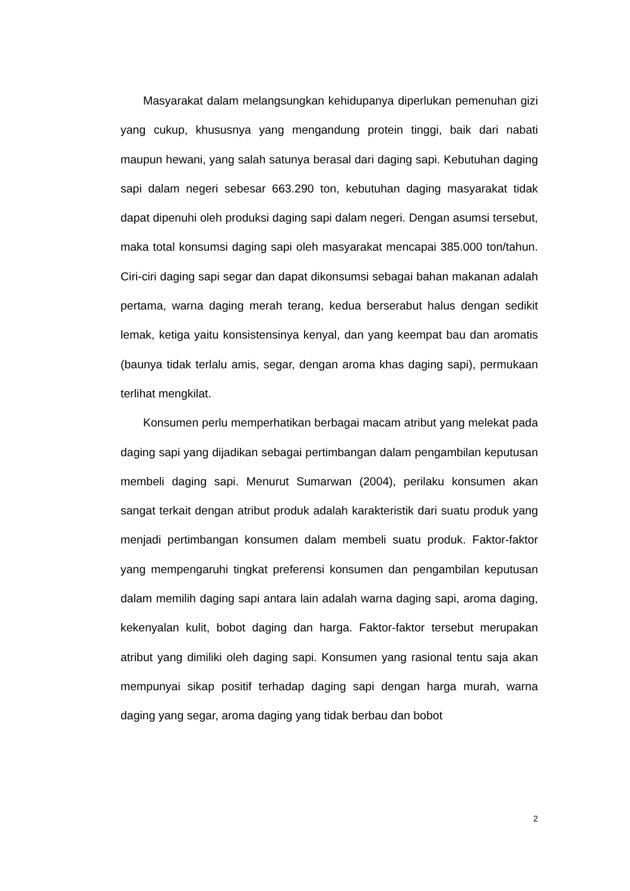Masyarakat dalam melangsungkan kehidupanya diperlukan pemenuhan gizi yang cukup, khususnya yang mengandung protein tinggi, baik dari nabati maupun hewani, yang salah satunya berasal dari daging sapi. Kebutuhan daging sapi dalam negeri sebesar 663.290 ton, kebutuhan daging masyarakat tidak dapat dipenuhi oleh produksi daging sapi dalam negeri. Dengan asumsi tersebut, maka total konsumsi daging sapi oleh masyarakat mencapai 385.000 ton/tahun. Ciri-ciri daging sapi segar dan dapat dikonsumsi sebagai bahan makanan adalah pertama, warna daging merah terang, kedua berserabut halus dengan sedikit lemak, ketiga yaitu konsistensinya kenyal, dan yang keempat bau dan aromatis (baunya tidak terlalu amis, segar, dengan aroma khas daging sapi), permukaan terlihat mengkilat.
Konsumen perlu memperhatikan berbagai macam atribut yang melekat pada daging sapi yang dijadikan sebagai pertimbangan dalam pengambilan keputusan membeli daging sapi. Menurut Sumarwan (2004), perilaku konsumen akan sangat terkait dengan atribut produk adalah karakteristik dari suatu produk yang menjadi pertimbangan konsumen dalam membeli suatu produk. Faktor-faktor yang mempengaruhi tingkat preferensi konsumen dan pengambilan keputusan dalam memilih daging sapi antara lain adalah warna daging sapi, aroma daging, kekenyalan kulit, bobot daging dan harga. Faktor-faktor tersebut merupakan atribut yang dimiliki oleh daging sapi. Konsumen yang rasional tentu saja akan mempunyai sikap positif terhadap daging sapi dengan harga murah, warna daging yang segar, aroma daging yang tidak berbau dan bobot
2